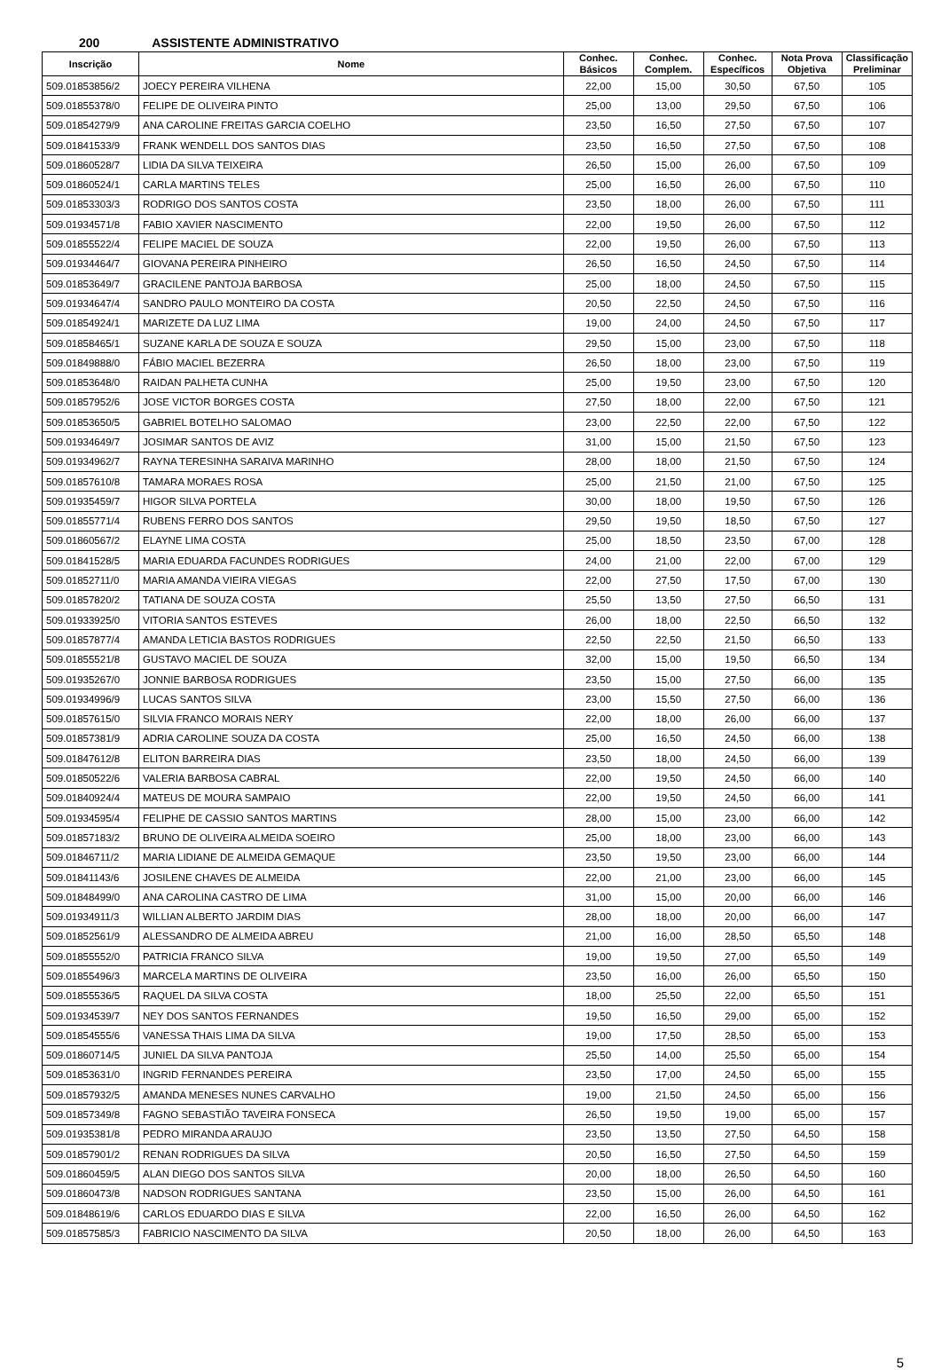200 ASSISTENTE ADMINISTRATIVO
| Inscrição | Nome | Conhec. Básicos | Conhec. Complem. | Conhec. Específicos | Nota Prova Objetiva | Classificação Preliminar |
| --- | --- | --- | --- | --- | --- | --- |
| 509.01853856/2 | JOECY PEREIRA VILHENA | 22,00 | 15,00 | 30,50 | 67,50 | 105 |
| 509.01855378/0 | FELIPE DE OLIVEIRA PINTO | 25,00 | 13,00 | 29,50 | 67,50 | 106 |
| 509.01854279/9 | ANA CAROLINE FREITAS GARCIA COELHO | 23,50 | 16,50 | 27,50 | 67,50 | 107 |
| 509.01841533/9 | FRANK WENDELL DOS SANTOS DIAS | 23,50 | 16,50 | 27,50 | 67,50 | 108 |
| 509.01860528/7 | LIDIA DA SILVA TEIXEIRA | 26,50 | 15,00 | 26,00 | 67,50 | 109 |
| 509.01860524/1 | CARLA MARTINS TELES | 25,00 | 16,50 | 26,00 | 67,50 | 110 |
| 509.01853303/3 | RODRIGO DOS SANTOS COSTA | 23,50 | 18,00 | 26,00 | 67,50 | 111 |
| 509.01934571/8 | FABIO XAVIER NASCIMENTO | 22,00 | 19,50 | 26,00 | 67,50 | 112 |
| 509.01855522/4 | FELIPE MACIEL DE SOUZA | 22,00 | 19,50 | 26,00 | 67,50 | 113 |
| 509.01934464/7 | GIOVANA PEREIRA PINHEIRO | 26,50 | 16,50 | 24,50 | 67,50 | 114 |
| 509.01853649/7 | GRACILENE PANTOJA BARBOSA | 25,00 | 18,00 | 24,50 | 67,50 | 115 |
| 509.01934647/4 | SANDRO PAULO MONTEIRO DA COSTA | 20,50 | 22,50 | 24,50 | 67,50 | 116 |
| 509.01854924/1 | MARIZETE DA LUZ LIMA | 19,00 | 24,00 | 24,50 | 67,50 | 117 |
| 509.01858465/1 | SUZANE KARLA DE SOUZA E SOUZA | 29,50 | 15,00 | 23,00 | 67,50 | 118 |
| 509.01849888/0 | FÁBIO MACIEL BEZERRA | 26,50 | 18,00 | 23,00 | 67,50 | 119 |
| 509.01853648/0 | RAIDAN PALHETA CUNHA | 25,00 | 19,50 | 23,00 | 67,50 | 120 |
| 509.01857952/6 | JOSE VICTOR BORGES COSTA | 27,50 | 18,00 | 22,00 | 67,50 | 121 |
| 509.01853650/5 | GABRIEL BOTELHO SALOMAO | 23,00 | 22,50 | 22,00 | 67,50 | 122 |
| 509.01934649/7 | JOSIMAR SANTOS DE AVIZ | 31,00 | 15,00 | 21,50 | 67,50 | 123 |
| 509.01934962/7 | RAYNA TERESINHA SARAIVA MARINHO | 28,00 | 18,00 | 21,50 | 67,50 | 124 |
| 509.01857610/8 | TAMARA MORAES ROSA | 25,00 | 21,50 | 21,00 | 67,50 | 125 |
| 509.01935459/7 | HIGOR SILVA PORTELA | 30,00 | 18,00 | 19,50 | 67,50 | 126 |
| 509.01855771/4 | RUBENS FERRO DOS SANTOS | 29,50 | 19,50 | 18,50 | 67,50 | 127 |
| 509.01860567/2 | ELAYNE LIMA COSTA | 25,00 | 18,50 | 23,50 | 67,00 | 128 |
| 509.01841528/5 | MARIA EDUARDA FACUNDES RODRIGUES | 24,00 | 21,00 | 22,00 | 67,00 | 129 |
| 509.01852711/0 | MARIA AMANDA VIEIRA VIEGAS | 22,00 | 27,50 | 17,50 | 67,00 | 130 |
| 509.01857820/2 | TATIANA DE SOUZA COSTA | 25,50 | 13,50 | 27,50 | 66,50 | 131 |
| 509.01933925/0 | VITORIA SANTOS ESTEVES | 26,00 | 18,00 | 22,50 | 66,50 | 132 |
| 509.01857877/4 | AMANDA LETICIA BASTOS RODRIGUES | 22,50 | 22,50 | 21,50 | 66,50 | 133 |
| 509.01855521/8 | GUSTAVO MACIEL DE SOUZA | 32,00 | 15,00 | 19,50 | 66,50 | 134 |
| 509.01935267/0 | JONNIE BARBOSA RODRIGUES | 23,50 | 15,00 | 27,50 | 66,00 | 135 |
| 509.01934996/9 | LUCAS SANTOS SILVA | 23,00 | 15,50 | 27,50 | 66,00 | 136 |
| 509.01857615/0 | SILVIA FRANCO MORAIS NERY | 22,00 | 18,00 | 26,00 | 66,00 | 137 |
| 509.01857381/9 | ADRIA CAROLINE SOUZA DA COSTA | 25,00 | 16,50 | 24,50 | 66,00 | 138 |
| 509.01847612/8 | ELITON BARREIRA DIAS | 23,50 | 18,00 | 24,50 | 66,00 | 139 |
| 509.01850522/6 | VALERIA BARBOSA CABRAL | 22,00 | 19,50 | 24,50 | 66,00 | 140 |
| 509.01840924/4 | MATEUS DE MOURA SAMPAIO | 22,00 | 19,50 | 24,50 | 66,00 | 141 |
| 509.01934595/4 | FELIPHE DE CASSIO SANTOS MARTINS | 28,00 | 15,00 | 23,00 | 66,00 | 142 |
| 509.01857183/2 | BRUNO DE OLIVEIRA ALMEIDA SOEIRO | 25,00 | 18,00 | 23,00 | 66,00 | 143 |
| 509.01846711/2 | MARIA LIDIANE DE ALMEIDA GEMAQUE | 23,50 | 19,50 | 23,00 | 66,00 | 144 |
| 509.01841143/6 | JOSILENE CHAVES DE ALMEIDA | 22,00 | 21,00 | 23,00 | 66,00 | 145 |
| 509.01848499/0 | ANA CAROLINA CASTRO DE LIMA | 31,00 | 15,00 | 20,00 | 66,00 | 146 |
| 509.01934911/3 | WILLIAN ALBERTO JARDIM DIAS | 28,00 | 18,00 | 20,00 | 66,00 | 147 |
| 509.01852561/9 | ALESSANDRO DE ALMEIDA ABREU | 21,00 | 16,00 | 28,50 | 65,50 | 148 |
| 509.01855552/0 | PATRICIA FRANCO SILVA | 19,00 | 19,50 | 27,00 | 65,50 | 149 |
| 509.01855496/3 | MARCELA MARTINS DE OLIVEIRA | 23,50 | 16,00 | 26,00 | 65,50 | 150 |
| 509.01855536/5 | RAQUEL DA SILVA COSTA | 18,00 | 25,50 | 22,00 | 65,50 | 151 |
| 509.01934539/7 | NEY DOS SANTOS FERNANDES | 19,50 | 16,50 | 29,00 | 65,00 | 152 |
| 509.01854555/6 | VANESSA THAIS LIMA DA SILVA | 19,00 | 17,50 | 28,50 | 65,00 | 153 |
| 509.01860714/5 | JUNIEL DA SILVA PANTOJA | 25,50 | 14,00 | 25,50 | 65,00 | 154 |
| 509.01853631/0 | INGRID FERNANDES PEREIRA | 23,50 | 17,00 | 24,50 | 65,00 | 155 |
| 509.01857932/5 | AMANDA MENESES NUNES CARVALHO | 19,00 | 21,50 | 24,50 | 65,00 | 156 |
| 509.01857349/8 | FAGNO SEBASTIÃO TAVEIRA FONSECA | 26,50 | 19,50 | 19,00 | 65,00 | 157 |
| 509.01935381/8 | PEDRO MIRANDA ARAUJO | 23,50 | 13,50 | 27,50 | 64,50 | 158 |
| 509.01857901/2 | RENAN RODRIGUES DA SILVA | 20,50 | 16,50 | 27,50 | 64,50 | 159 |
| 509.01860459/5 | ALAN DIEGO DOS SANTOS SILVA | 20,00 | 18,00 | 26,50 | 64,50 | 160 |
| 509.01860473/8 | NADSON RODRIGUES SANTANA | 23,50 | 15,00 | 26,00 | 64,50 | 161 |
| 509.01848619/6 | CARLOS EDUARDO DIAS E SILVA | 22,00 | 16,50 | 26,00 | 64,50 | 162 |
| 509.01857585/3 | FABRICIO NASCIMENTO DA SILVA | 20,50 | 18,00 | 26,00 | 64,50 | 163 |
5